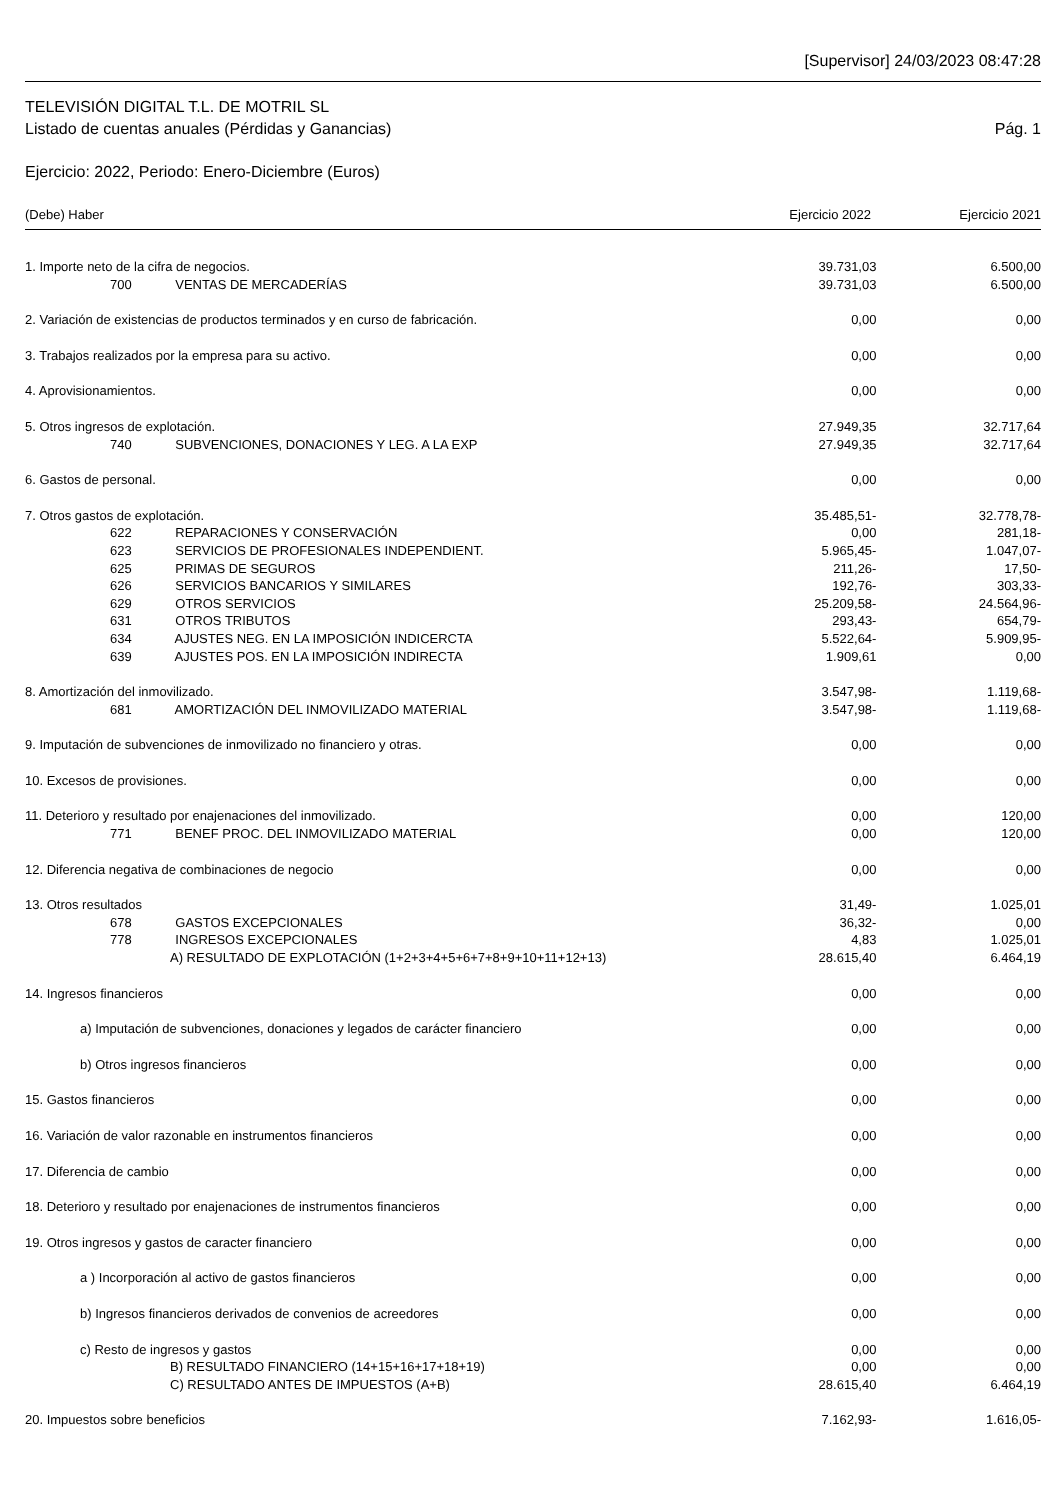[Supervisor] 24/03/2023 08:47:28
TELEVISIÓN DIGITAL T.L. DE MOTRIL SL
Listado de cuentas anuales (Pérdidas y Ganancias) Pág. 1
Ejercicio: 2022, Periodo: Enero-Diciembre (Euros)
(Debe) Haber Ejercicio 2022 Ejercicio 2021
| 1. Importe neto de la cifra de negocios. | 39.731,03 | | 6.500,00 |
| 700 VENTAS DE MERCADERÍAS | 39.731,03 | | 6.500,00 |
| 2. Variación de existencias de productos terminados y en curso de fabricación. | 0,00 | | 0,00 |
| 3. Trabajos realizados por la empresa para su activo. | 0,00 | | 0,00 |
| 4. Aprovisionamientos. | 0,00 | | 0,00 |
| 5. Otros ingresos de explotación. | 27.949,35 | | 32.717,64 |
| 740 SUBVENCIONES, DONACIONES Y LEG. A LA EXP | 27.949,35 | | 32.717,64 |
| 6. Gastos de personal. | 0,00 | | 0,00 |
| 7. Otros gastos de explotación. | 35.485,51- | | 32.778,78- |
| 622 REPARACIONES Y CONSERVACIÓN | 0,00 | | 281,18- |
| 623 SERVICIOS DE PROFESIONALES INDEPENDIENT. | 5.965,45- | | 1.047,07- |
| 625 PRIMAS DE SEGUROS | 211,26- | | 17,50- |
| 626 SERVICIOS BANCARIOS Y SIMILARES | 192,76- | | 303,33- |
| 629 OTROS SERVICIOS | 25.209,58- | | 24.564,96- |
| 631 OTROS TRIBUTOS | 293,43- | | 654,79- |
| 634 AJUSTES NEG. EN LA IMPOSICIÓN INDICERCTA | 5.522,64- | | 5.909,95- |
| 639 AJUSTES POS. EN LA IMPOSICIÓN INDIRECTA | 1.909,61 | | 0,00 |
| 8. Amortización del inmovilizado. | 3.547,98- | | 1.119,68- |
| 681 AMORTIZACIÓN DEL INMOVILIZADO MATERIAL | 3.547,98- | | 1.119,68- |
| 9. Imputación de subvenciones de inmovilizado no financiero y otras. | 0,00 | | 0,00 |
| 10. Excesos de provisiones. | 0,00 | | 0,00 |
| 11. Deterioro y resultado por enajenaciones del inmovilizado. | 0,00 | | 120,00 |
| 771 BENEF PROC. DEL INMOVILIZADO MATERIAL | 0,00 | | 120,00 |
| 12. Diferencia negativa de combinaciones de negocio | 0,00 | | 0,00 |
| 13. Otros resultados | 31,49- | | 1.025,01 |
| 678 GASTOS EXCEPCIONALES | 36,32- | | 0,00 |
| 778 INGRESOS EXCEPCIONALES | 4,83 | | 1.025,01 |
| A) RESULTADO DE EXPLOTACIÓN (1+2+3+4+5+6+7+8+9+10+11+12+13) | 28.615,40 | | 6.464,19 |
| 14. Ingresos financieros | 0,00 | | 0,00 |
| a) Imputación de subvenciones, donaciones y legados de carácter financiero | 0,00 | | 0,00 |
| b) Otros ingresos financieros | 0,00 | | 0,00 |
| 15. Gastos financieros | 0,00 | | 0,00 |
| 16. Variación de valor razonable en instrumentos financieros | 0,00 | | 0,00 |
| 17. Diferencia de cambio | 0,00 | | 0,00 |
| 18. Deterioro y resultado por enajenaciones de instrumentos financieros | 0,00 | | 0,00 |
| 19. Otros ingresos y gastos de caracter financiero | 0,00 | | 0,00 |
| a ) Incorporación al activo de gastos financieros | 0,00 | | 0,00 |
| b) Ingresos financieros derivados de convenios de acreedores | 0,00 | | 0,00 |
| c) Resto de ingresos y gastos | 0,00 | | 0,00 |
| B) RESULTADO FINANCIERO (14+15+16+17+18+19) | 0,00 | | 0,00 |
| C) RESULTADO ANTES DE IMPUESTOS (A+B) | 28.615,40 | | 6.464,19 |
| 20. Impuestos sobre beneficios | 7.162,93- | | 1.616,05- |